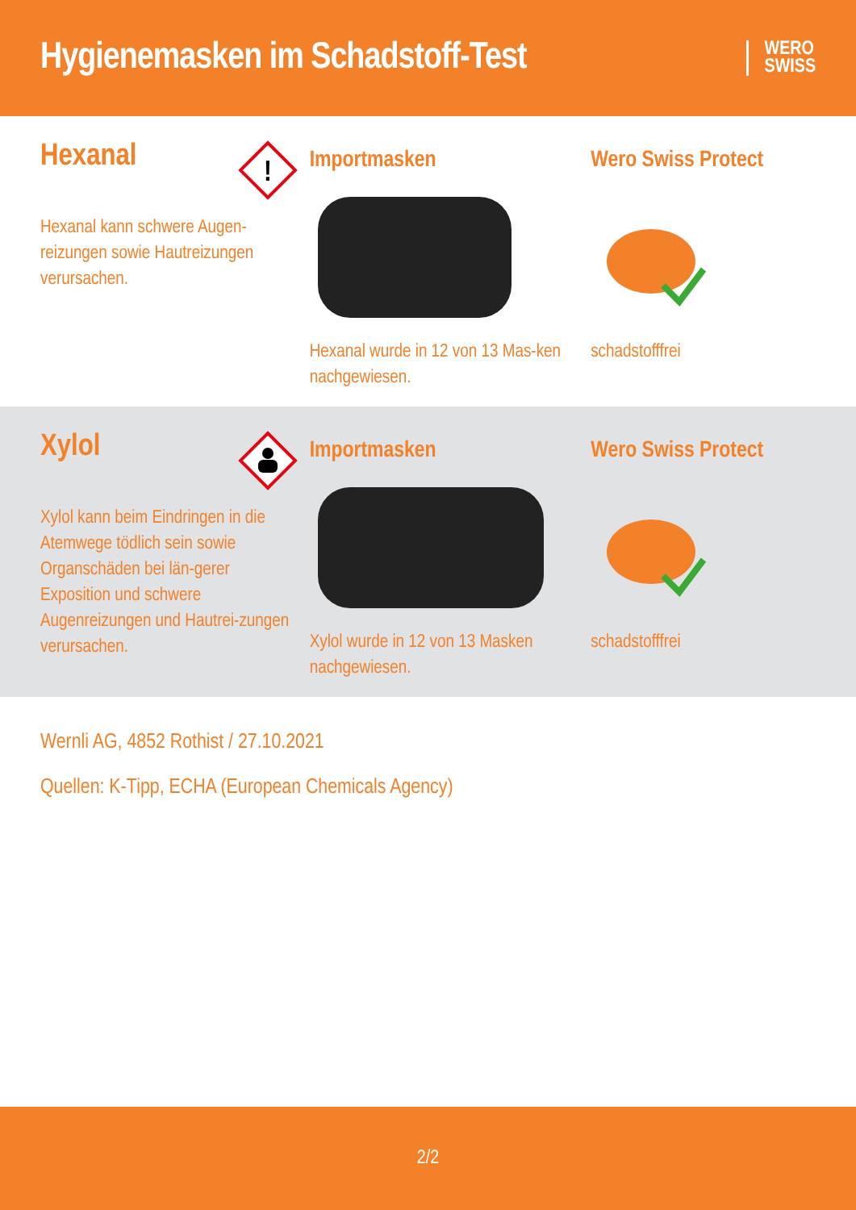Hygienemasken im Schadstoff-Test
WERO
SWISS
Hexanal
!
Hexanal kann schwere Augen-reizungen sowie Hautreizungen verursachen.
Importmasken
Hexanal wurde in 12 von 13 Mas-ken nachgewiesen.
Wero Swiss Protect
schadstofffrei
Xylol
Xylol kann beim Eindringen in die Atemwege tödlich sein sowie Organschäden bei län-gerer Exposition und schwere Augenreizungen und Hautrei-zungen verursachen.
Importmasken
Xylol wurde in 12 von 13 Masken nachgewiesen.
Wero Swiss Protect
schadstofffrei
Wernli AG, 4852 Rothist / 27.10.2021
Quellen: K-Tipp, ECHA (European Chemicals Agency)
2/2